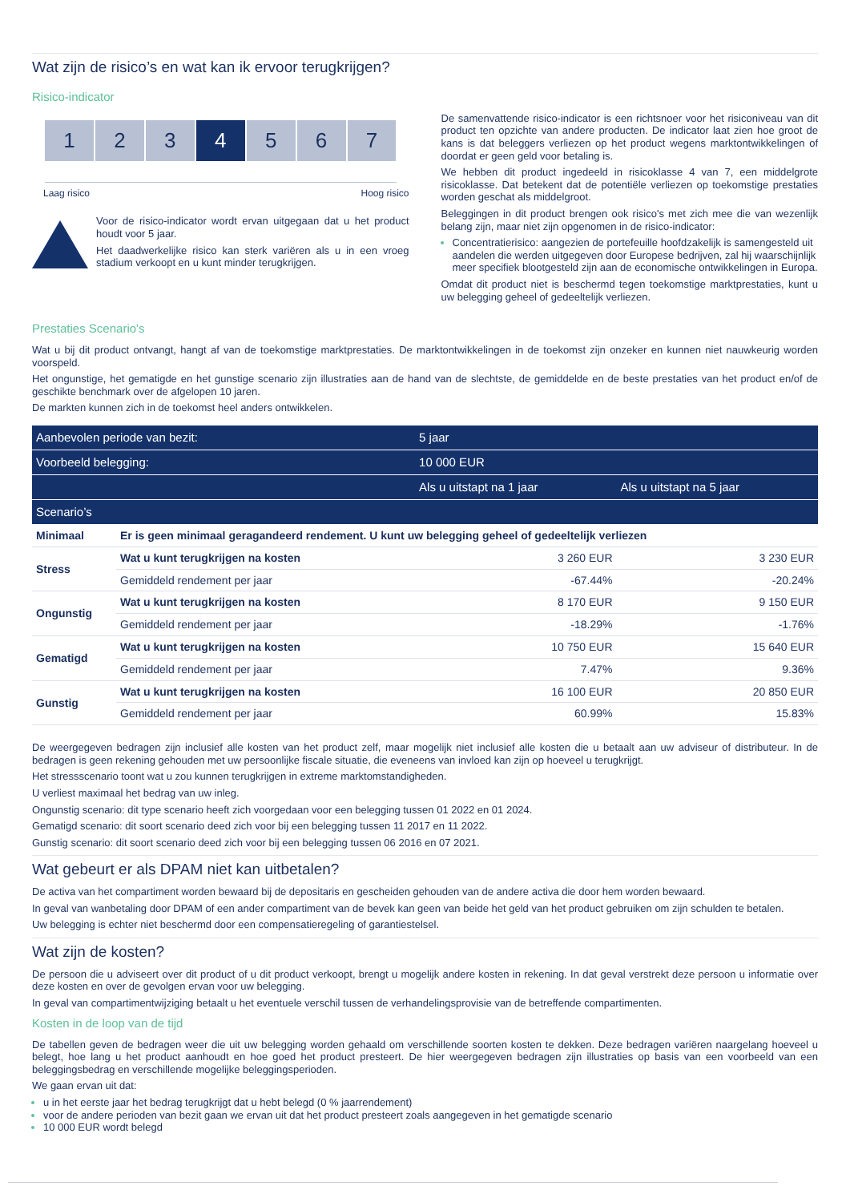Wat zijn de risico’s en wat kan ik ervoor terugkrijgen?
Risico-indicator
1 2 3 4 5 6 7
Laag risico Hoog risico
Voor de risico-indicator wordt ervan uitgegaan dat u het product houdt voor 5 jaar.
Het daadwerkelijke risico kan sterk variëren als u in een vroeg stadium verkoopt en u kunt minder terugkrijgen.
De samenvattende risico-indicator is een richtsnoer voor het risiconiveau van dit product ten opzichte van andere producten. De indicator laat zien hoe groot de kans is dat beleggers verliezen op het product wegens marktontwikkelingen of doordat er geen geld voor betaling is.
We hebben dit product ingedeeld in risicoklasse 4 van 7, een middelgrote risicoklasse. Dat betekent dat de potentiële verliezen op toekomstige prestaties worden geschat als middelgroot.
Beleggingen in dit product brengen ook risico's met zich mee die van wezenlijk belang zijn, maar niet zijn opgenomen in de risico-indicator:
Concentratierisico: aangezien de portefeuille hoofdzakelijk is samengesteld uit aandelen die werden uitgegeven door Europese bedrijven, zal hij waarschijnlijk meer specifiek blootgesteld zijn aan de economische ontwikkelingen in Europa.
Omdat dit product niet is beschermd tegen toekomstige marktprestaties, kunt u uw belegging geheel of gedeeltelijk verliezen.
Prestaties Scenario's
Wat u bij dit product ontvangt, hangt af van de toekomstige marktprestaties. De marktontwikkelingen in de toekomst zijn onzeker en kunnen niet nauwkeurig worden voorspeld.
Het ongunstige, het gematigde en het gunstige scenario zijn illustraties aan de hand van de slechtste, de gemiddelde en de beste prestaties van het product en/of de geschikte benchmark over de afgelopen 10 jaren.
De markten kunnen zich in de toekomst heel anders ontwikkelen.
| Aanbevolen periode van bezit: | | 5 jaar | |
| --- | --- | --- | --- |
| Voorbeeld belegging: | | 10 000 EUR | |
| | | Als u uitstapt na 1 jaar | Als u uitstapt na 5 jaar |
| Scenario’s | | | |
| Minimaal | Er is geen minimaal geragandeerd rendement. U kunt uw belegging geheel of gedeeltelijk verliezen | | |
| Stress | Wat u kunt terugkrijgen na kosten | 3 260 EUR | 3 230 EUR |
| | Gemiddeld rendement per jaar | -67.44% | -20.24% |
| Ongunstig | Wat u kunt terugkrijgen na kosten | 8 170 EUR | 9 150 EUR |
| | Gemiddeld rendement per jaar | -18.29% | -1.76% |
| Gematigd | Wat u kunt terugkrijgen na kosten | 10 750 EUR | 15 640 EUR |
| | Gemiddeld rendement per jaar | 7.47% | 9.36% |
| Gunstig | Wat u kunt terugkrijgen na kosten | 16 100 EUR | 20 850 EUR |
| | Gemiddeld rendement per jaar | 60.99% | 15.83% |
De weergegeven bedragen zijn inclusief alle kosten van het product zelf, maar mogelijk niet inclusief alle kosten die u betaalt aan uw adviseur of distributeur. In de bedragen is geen rekening gehouden met uw persoonlijke fiscale situatie, die eveneens van invloed kan zijn op hoeveel u terugkrijgt.
Het stressscenario toont wat u zou kunnen terugkrijgen in extreme marktomstandigheden.
U verliest maximaal het bedrag van uw inleg.
Ongunstig scenario: dit type scenario heeft zich voorgedaan voor een belegging tussen 01 2022 en 01 2024.
Gematigd scenario: dit soort scenario deed zich voor bij een belegging tussen 11 2017 en 11 2022.
Gunstig scenario: dit soort scenario deed zich voor bij een belegging tussen 06 2016 en 07 2021.
Wat gebeurt er als DPAM niet kan uitbetalen?
De activa van het compartiment worden bewaard bij de depositaris en gescheiden gehouden van de andere activa die door hem worden bewaard.
In geval van wanbetaling door DPAM of een ander compartiment van de bevek kan geen van beide het geld van het product gebruiken om zijn schulden te betalen.
Uw belegging is echter niet beschermd door een compensatieregeling of garantiestelsel.
Wat zijn de kosten?
De persoon die u adviseert over dit product of u dit product verkoopt, brengt u mogelijk andere kosten in rekening. In dat geval verstrekt deze persoon u informatie over deze kosten en over de gevolgen ervan voor uw belegging.
In geval van compartimentwijziging betaalt u het eventuele verschil tussen de verhandelingsprovisie van de betreffende compartimenten.
Kosten in de loop van de tijd
De tabellen geven de bedragen weer die uit uw belegging worden gehaald om verschillende soorten kosten te dekken. Deze bedragen variëren naargelang hoeveel u belegt, hoe lang u het product aanhoudt en hoe goed het product presteert. De hier weergegeven bedragen zijn illustraties op basis van een voorbeeld van een beleggingsbedrag en verschillende mogelijke beleggingsperioden.
We gaan ervan uit dat:
u in het eerste jaar het bedrag terugkrijgt dat u hebt belegd (0 % jaarrendement)
voor de andere perioden van bezit gaan we ervan uit dat het product presteert zoals aangegeven in het gematigde scenario
10 000 EUR wordt belegd